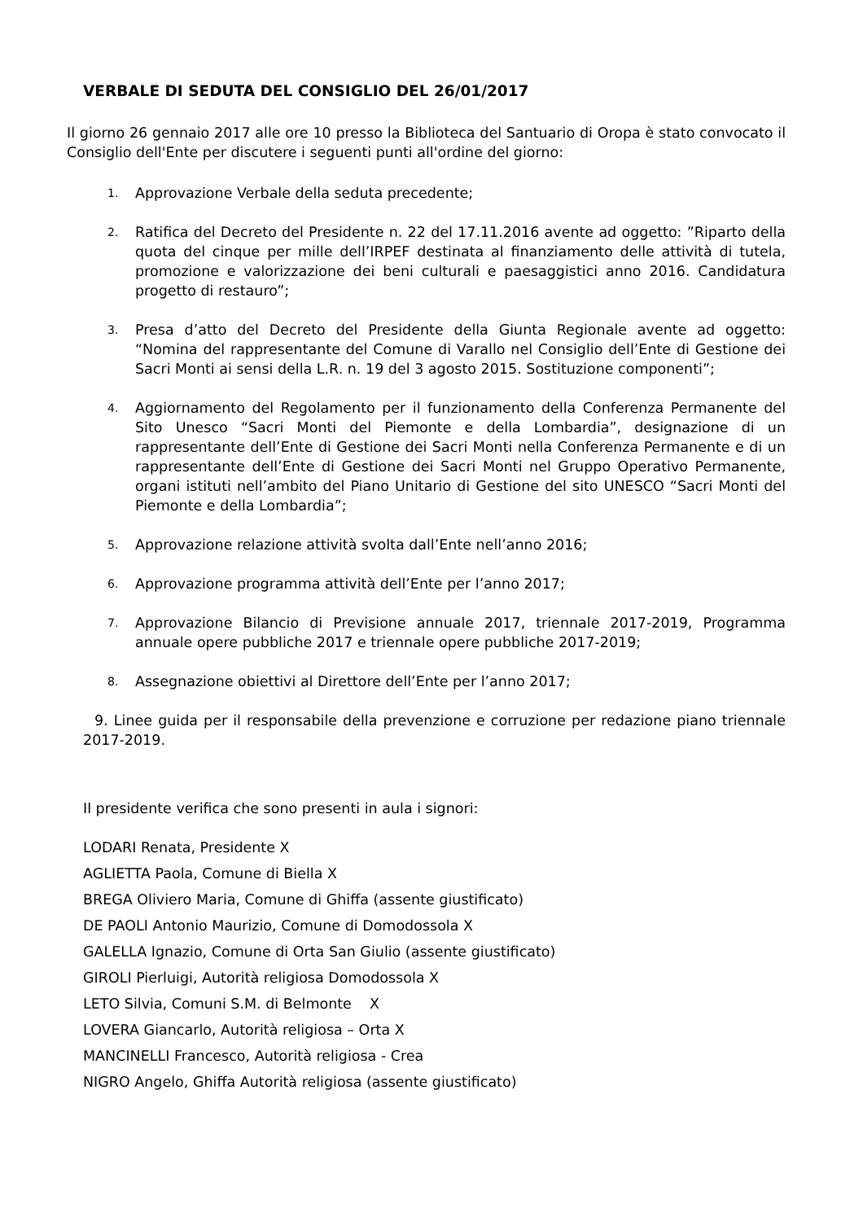VERBALE DI SEDUTA DEL CONSIGLIO DEL 26/01/2017
Il giorno 26 gennaio 2017 alle ore 10 presso la Biblioteca del Santuario di Oropa è stato convocato il Consiglio dell'Ente per discutere i seguenti punti all'ordine del giorno:
1. Approvazione Verbale della seduta precedente;
2. Ratifica del Decreto del Presidente n. 22 del 17.11.2016 avente ad oggetto: ”Riparto della quota del cinque per mille dell’IRPEF destinata al finanziamento delle attività di tutela, promozione e valorizzazione dei beni culturali e paesaggistici anno 2016. Candidatura progetto di restauro”;
3. Presa d’atto del Decreto del Presidente della Giunta Regionale avente ad oggetto: “Nomina del rappresentante del Comune di Varallo nel Consiglio dell’Ente di Gestione dei Sacri Monti ai sensi della L.R. n. 19 del 3 agosto 2015. Sostituzione componenti”;
4. Aggiornamento del Regolamento per il funzionamento della Conferenza Permanente del Sito Unesco “Sacri Monti del Piemonte e della Lombardia”, designazione di un rappresentante dell’Ente di Gestione dei Sacri Monti nella Conferenza Permanente e di un rappresentante dell’Ente di Gestione dei Sacri Monti nel Gruppo Operativo Permanente, organi istituti nell’ambito del Piano Unitario di Gestione del sito UNESCO “Sacri Monti del Piemonte e della Lombardia”;
5. Approvazione relazione attività svolta dall’Ente nell’anno 2016;
6. Approvazione programma attività dell’Ente per l’anno 2017;
7. Approvazione Bilancio di Previsione annuale 2017, triennale 2017-2019, Programma annuale opere pubbliche 2017 e triennale opere pubbliche 2017-2019;
8. Assegnazione obiettivi al Direttore dell’Ente per l’anno 2017;
9. Linee guida per il responsabile della prevenzione e corruzione per redazione piano triennale 2017-2019.
Il presidente verifica che sono presenti in aula i signori:
LODARI Renata, Presidente X
AGLIETTA Paola, Comune di Biella X
BREGA Oliviero Maria, Comune di Ghiffa (assente giustificato)
DE PAOLI Antonio Maurizio, Comune di Domodossola X
GALELLA Ignazio, Comune di Orta San Giulio (assente giustificato)
GIROLI Pierluigi, Autorità religiosa Domodossola X
LETO Silvia, Comuni S.M. di Belmonte X
LOVERA Giancarlo, Autorità religiosa – Orta X
MANCINELLI Francesco, Autorità religiosa - Crea
NIGRO Angelo, Ghiffa Autorità religiosa (assente giustificato)